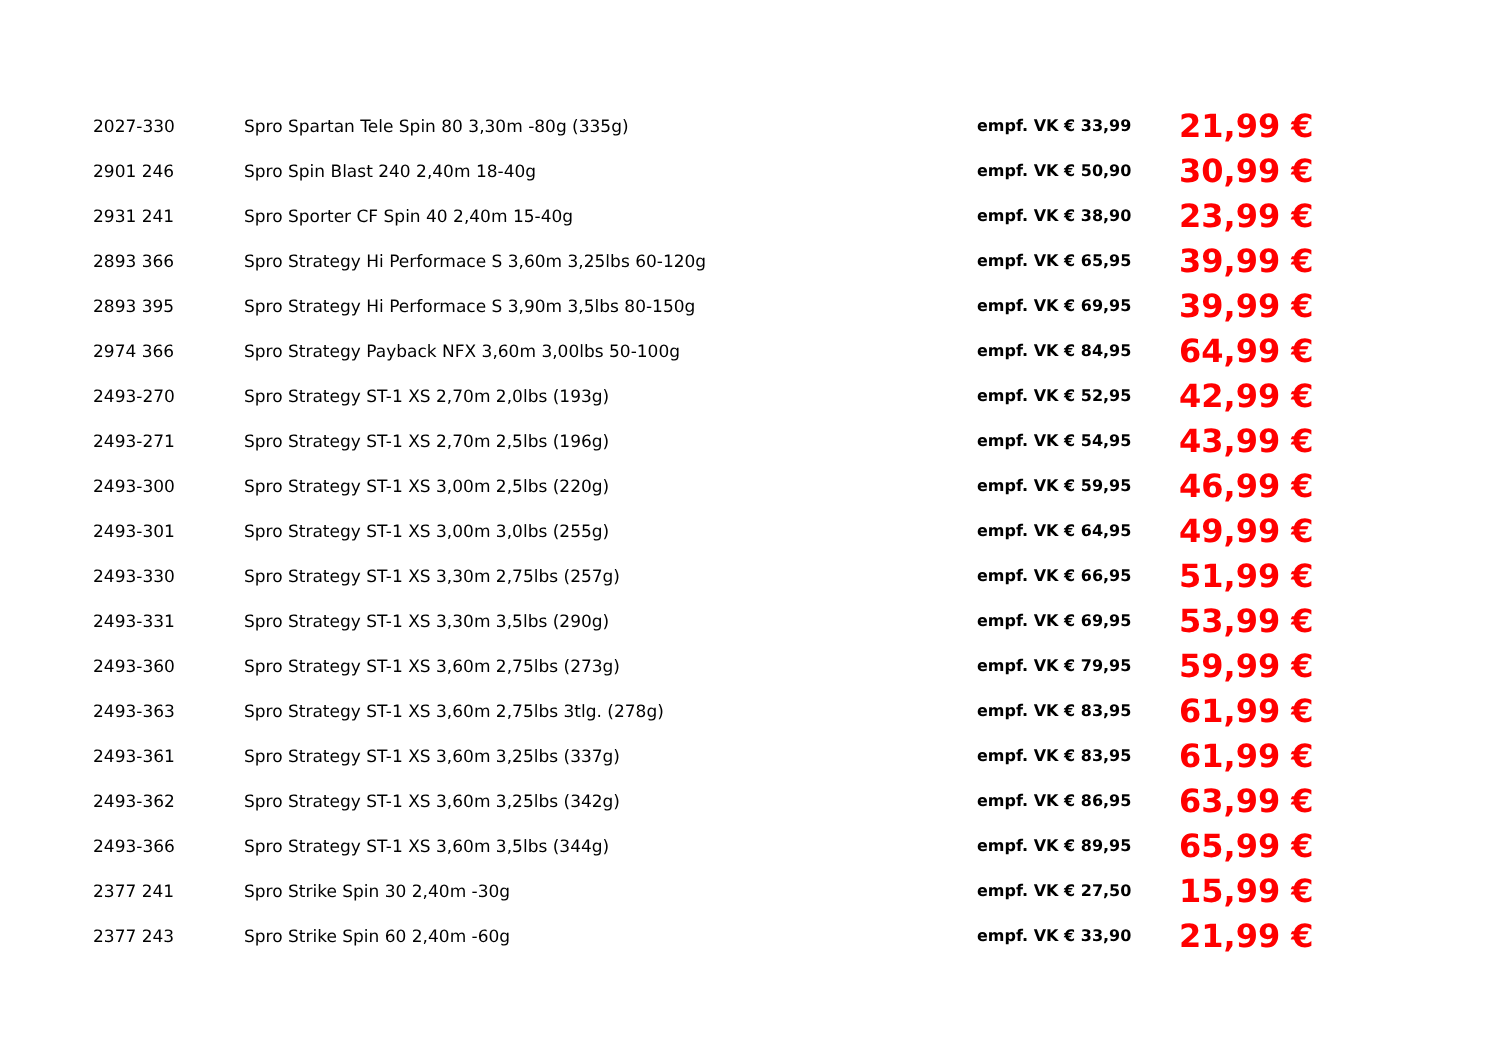| 2027-330 | Spro Spartan Tele Spin 80 3,30m -80g (335g) | empf. VK € 33,99 | 21,99 € |
| 2901 246 | Spro Spin Blast 240 2,40m 18-40g | empf. VK € 50,90 | 30,99 € |
| 2931 241 | Spro Sporter CF Spin 40 2,40m 15-40g | empf. VK € 38,90 | 23,99 € |
| 2893 366 | Spro Strategy Hi Performace S 3,60m 3,25lbs 60-120g | empf. VK € 65,95 | 39,99 € |
| 2893 395 | Spro Strategy Hi Performace S 3,90m 3,5lbs 80-150g | empf. VK € 69,95 | 39,99 € |
| 2974 366 | Spro Strategy Payback NFX 3,60m 3,00lbs 50-100g | empf. VK € 84,95 | 64,99 € |
| 2493-270 | Spro Strategy ST-1 XS 2,70m 2,0lbs (193g) | empf. VK € 52,95 | 42,99 € |
| 2493-271 | Spro Strategy ST-1 XS 2,70m 2,5lbs (196g) | empf. VK € 54,95 | 43,99 € |
| 2493-300 | Spro Strategy ST-1 XS 3,00m 2,5lbs (220g) | empf. VK € 59,95 | 46,99 € |
| 2493-301 | Spro Strategy ST-1 XS 3,00m 3,0lbs (255g) | empf. VK € 64,95 | 49,99 € |
| 2493-330 | Spro Strategy ST-1 XS 3,30m 2,75lbs (257g) | empf. VK € 66,95 | 51,99 € |
| 2493-331 | Spro Strategy ST-1 XS 3,30m 3,5lbs (290g) | empf. VK € 69,95 | 53,99 € |
| 2493-360 | Spro Strategy ST-1 XS 3,60m 2,75lbs (273g) | empf. VK € 79,95 | 59,99 € |
| 2493-363 | Spro Strategy ST-1 XS 3,60m 2,75lbs 3tlg. (278g) | empf. VK € 83,95 | 61,99 € |
| 2493-361 | Spro Strategy ST-1 XS 3,60m 3,25lbs (337g) | empf. VK € 83,95 | 61,99 € |
| 2493-362 | Spro Strategy ST-1 XS 3,60m 3,25lbs (342g) | empf. VK € 86,95 | 63,99 € |
| 2493-366 | Spro Strategy ST-1 XS 3,60m 3,5lbs (344g) | empf. VK € 89,95 | 65,99 € |
| 2377 241 | Spro Strike Spin 30 2,40m -30g | empf. VK € 27,50 | 15,99 € |
| 2377 243 | Spro Strike Spin 60 2,40m -60g | empf. VK € 33,90 | 21,99 € |